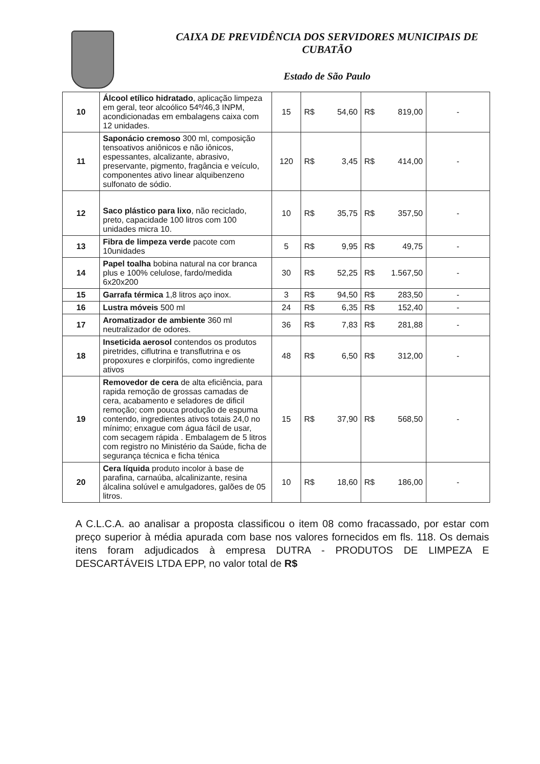CAIXA DE PREVIDÊNCIA DOS SERVIDORES MUNICIPAIS DE
CUBATÃO
Estado de São Paulo
| 10 | Álcool etílico hidratado , aplicação limpeza em geral, teor alcoólico 54º/46,3 INPM, acondicionadas em embalagens caixa com 12 unidades. | 15 | R$ 54,60 | R$ 819,00 | - |
| 11 | Saponácio cremoso 300 ml, composição tensoativos aniônicos e não iônicos, espessantes, alcalizante, abrasivo, preservante, pigmento, fragância e veículo, componentes ativo linear alquibenzeno sulfonato de sódio. | 120 | R$ 3,45 | R$ 414,00 | - |
| 12 | Saco plástico para lixo , não reciclado, preto, capacidade 100 litros com 100 unidades micra 10. | 10 | R$ 35,75 | R$ 357,50 | - |
| 13 | Fibra de limpeza verde pacote com 10unidades | 5 | R$ 9,95 | R$ 49,75 | - |
| 14 | Papel toalha bobina natural na cor branca plus e 100% celulose, fardo/medida 6x20x200 | 30 | R$ 52,25 | R$ 1.567,50 | - |
| 15 | Garrafa térmica 1,8 litros aço inox. | 3 | R$ 94,50 | R$ 283,50 | - |
| 16 | Lustra móveis 500 ml | 24 | R$ 6,35 | R$ 152,40 | - |
| 17 | Aromatizador de ambiente 360 ml neutralizador de odores. | 36 | R$ 7,83 | R$ 281,88 | - |
| 18 | Inseticida aerosol contendos os produtos piretrides, ciflutrina e transflutrina e os propoxures e clorpirifós, como ingrediente ativos | 48 | R$ 6,50 | R$ 312,00 | - |
| 19 | Removedor de cera de alta eficiência, para rapida remoção de grossas camadas de cera, acabamento e seladores de dificil remoção; com pouca produção de espuma contendo, ingredientes ativos totais 24,0 no mínimo; enxague com água fácil de usar, com secagem rápida . Embalagem de 5 litros com registro no Ministério da Saúde, ficha de segurança técnica e ficha ténica | 15 | R$ 37,90 | R$ 568,50 | - |
| 20 | Cera líquida produto incolor à base de parafina, carnaúba, alcalinizante, resina álcalina solúvel e amulgadores, galões de 05 litros. | 10 | R$ 18,60 | R$ 186,00 | - |
A C.L.C.A. ao analisar a proposta classificou o item 08 como fracassado, por estar com preço superior à média apurada com base nos valores fornecidos em fls. 118. Os demais itens foram adjudicados à empresa DUTRA - PRODUTOS DE LIMPEZA E DESCARTÁVEIS LTDA EPP, no valor total de R$